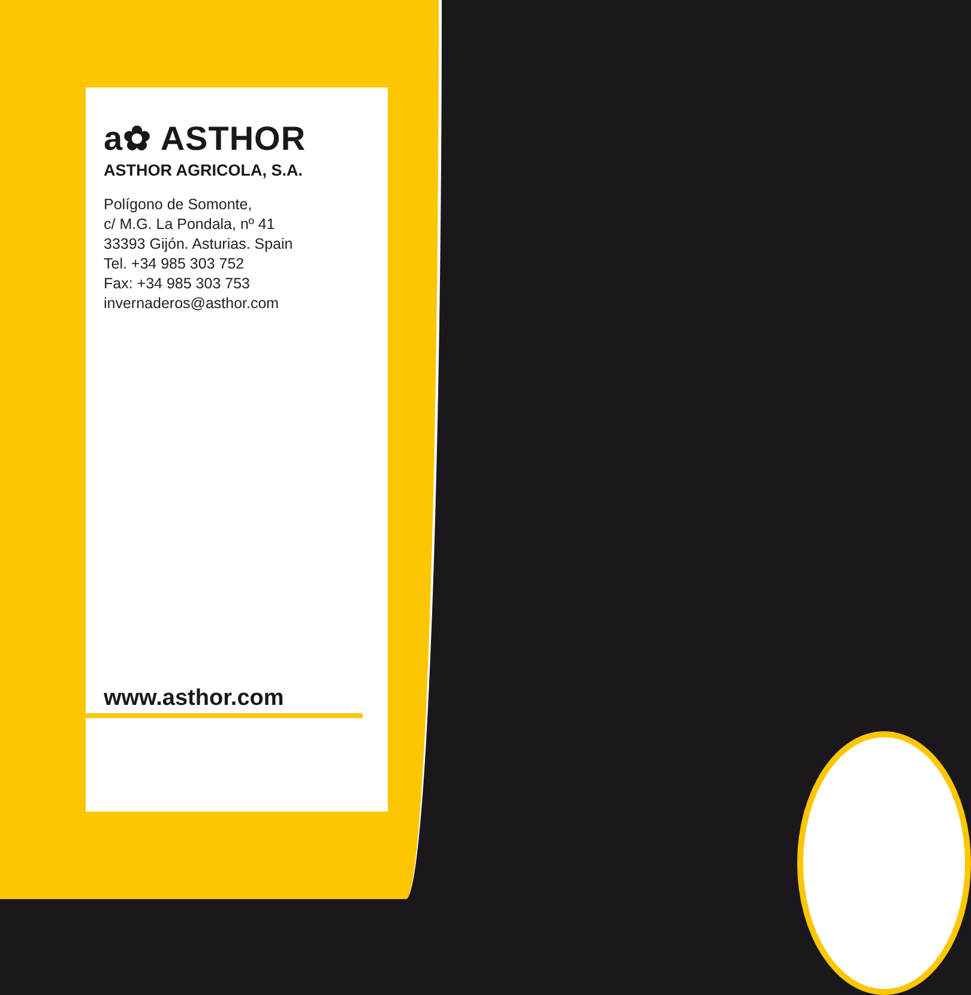a✿ ASTHOR
ASTHOR AGRICOLA, S.A.
Polígono de Somonte,
c/ M.G. La Pondala, nº 41
33393 Gijón. Asturias. Spain
Tel. +34 985 303 752
Fax: +34 985 303 753
invernaderos@asthor.com
www.asthor.com